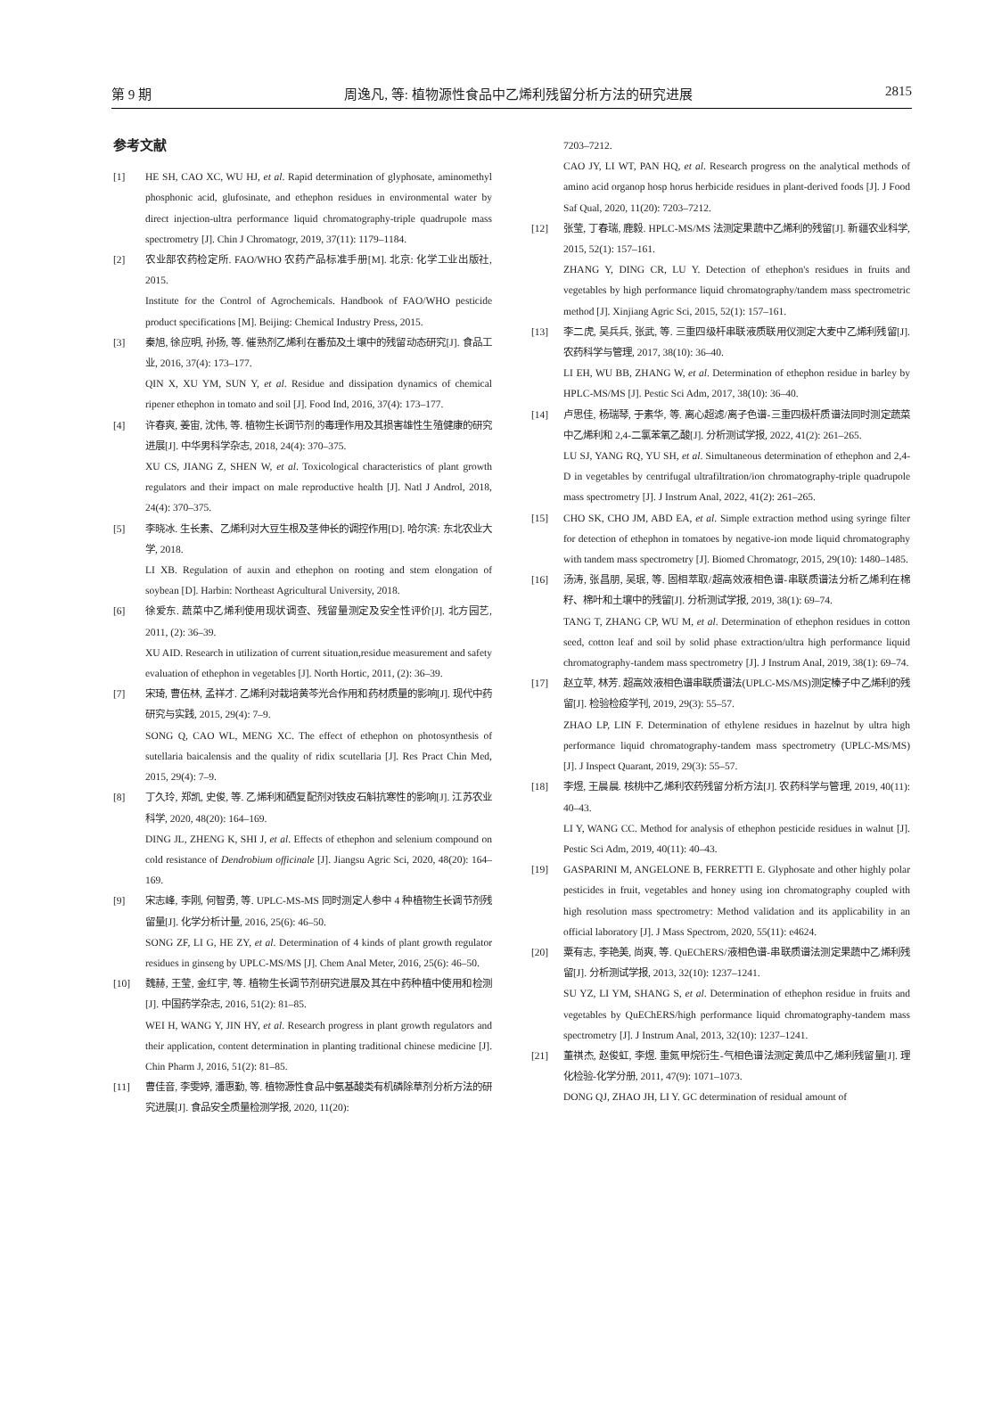第 9 期 周逸凡, 等: 植物源性食品中乙烯利残留分析方法的研究进展 2815
参考文献
[1] HE SH, CAO XC, WU HJ, et al. Rapid determination of glyphosate, aminomethyl phosphonic acid, glufosinate, and ethephon residues in environmental water by direct injection-ultra performance liquid chromatography-triple quadrupole mass spectrometry [J]. Chin J Chromatogr, 2019, 37(11): 1179–1184.
[2] 农业部农药检定所. FAO/WHO 农药产品标准手册[M]. 北京: 化学工业出版社, 2015.
Institute for the Control of Agrochemicals. Handbook of FAO/WHO pesticide product specifications [M]. Beijing: Chemical Industry Press, 2015.
[3] 秦旭, 徐应明, 孙扬, 等. 催熟剂乙烯利在番茄及土壤中的残留动态研究[J]. 食品工业, 2016, 37(4): 173–177.
QIN X, XU YM, SUN Y, et al. Residue and dissipation dynamics of chemical ripener ethephon in tomato and soil [J]. Food Ind, 2016, 37(4): 173–177.
[4] 许春爽, 姜宙, 沈伟, 等. 植物生长调节剂的毒理作用及其损害雄性生殖健康的研究进展[J]. 中华男科学杂志, 2018, 24(4): 370–375.
XU CS, JIANG Z, SHEN W, et al. Toxicological characteristics of plant growth regulators and their impact on male reproductive health [J]. Natl J Androl, 2018, 24(4): 370–375.
[5] 李晓冰. 生长素、乙烯利对大豆生根及茎伸长的调控作用[D]. 哈尔滨: 东北农业大学, 2018.
LI XB. Regulation of auxin and ethephon on rooting and stem elongation of soybean [D]. Harbin: Northeast Agricultural University, 2018.
[6] 徐爱东. 蔬菜中乙烯利使用现状调查、残留量测定及安全性评价[J]. 北方园艺, 2011, (2): 36–39.
XU AID. Research in utilization of current situation,residue measurement and safety evaluation of ethephon in vegetables [J]. North Hortic, 2011, (2): 36–39.
[7] 宋琦, 曹伍林, 孟祥才. 乙烯利对栽培黄芩光合作用和药材质量的影响[J]. 现代中药研究与实践, 2015, 29(4): 7–9.
SONG Q, CAO WL, MENG XC. The effect of ethephon on photosynthesis of sutellaria baicalensis and the quality of ridix scutellaria [J]. Res Pract Chin Med, 2015, 29(4): 7–9.
[8] 丁久玲, 郑凯, 史俊, 等. 乙烯利和硒复配剂对铁皮石斛抗寒性的影响[J]. 江苏农业科学, 2020, 48(20): 164–169.
DING JL, ZHENG K, SHI J, et al. Effects of ethephon and selenium compound on cold resistance of Dendrobium officinale [J]. Jiangsu Agric Sci, 2020, 48(20): 164–169.
[9] 宋志峰, 李刚, 何智勇, 等. UPLC-MS-MS 同时测定人参中 4 种植物生长调节剂残留量[J]. 化学分析计量, 2016, 25(6): 46–50.
SONG ZF, LI G, HE ZY, et al. Determination of 4 kinds of plant growth regulator residues in ginseng by UPLC-MS/MS [J]. Chem Anal Meter, 2016, 25(6): 46–50.
[10] 魏赫, 王莹, 金红宇, 等. 植物生长调节剂研究进展及其在中药种植中使用和检测[J]. 中国药学杂志, 2016, 51(2): 81–85.
WEI H, WANG Y, JIN HY, et al. Research progress in plant growth regulators and their application, content determination in planting traditional chinese medicine [J]. Chin Pharm J, 2016, 51(2): 81–85.
[11] 曹佳音, 李雯婷, 潘惠勤, 等. 植物源性食品中氨基酸类有机磷除草剂分析方法的研究进展[J]. 食品安全质量检测学报, 2020, 11(20):
7203–7212.
CAO JY, LI WT, PAN HQ, et al. Research progress on the analytical methods of amino acid organop hosp horus herbicide residues in plant-derived foods [J]. J Food Saf Qual, 2020, 11(20): 7203–7212.
[12] 张莹, 丁春瑞, 鹿毅. HPLC-MS/MS 法测定果蔬中乙烯利的残留[J]. 新疆农业科学, 2015, 52(1): 157–161.
ZHANG Y, DING CR, LU Y. Detection of ethephon's residues in fruits and vegetables by high performance liquid chromatography/tandem mass spectrometric method [J]. Xinjiang Agric Sci, 2015, 52(1): 157–161.
[13] 李二虎, 吴兵兵, 张武, 等. 三重四级杆串联液质联用仪测定大麦中乙烯利残留[J]. 农药科学与管理, 2017, 38(10): 36–40.
LI EH, WU BB, ZHANG W, et al. Determination of ethephon residue in barley by HPLC-MS/MS [J]. Pestic Sci Adm, 2017, 38(10): 36–40.
[14] 卢思佳, 杨瑞琴, 于素华, 等. 离心超滤/离子色谱-三重四极杆质谱法同时测定蔬菜中乙烯利和 2,4-二氯苯氧乙酸[J]. 分析测试学报, 2022, 41(2): 261–265.
LU SJ, YANG RQ, YU SH, et al. Simultaneous determination of ethephon and 2,4-D in vegetables by centrifugal ultrafiltration/ion chromatography-triple quadrupole mass spectrometry [J]. J Instrum Anal, 2022, 41(2): 261–265.
[15] CHO SK, CHO JM, ABD EA, et al. Simple extraction method using syringe filter for detection of ethephon in tomatoes by negative-ion mode liquid chromatography with tandem mass spectrometry [J]. Biomed Chromatogr, 2015, 29(10): 1480–1485.
[16] 汤涛, 张昌朋, 吴珉, 等. 固相萃取/超高效液相色谱-串联质谱法分析乙烯利在棉籽、棉叶和土壤中的残留[J]. 分析测试学报, 2019, 38(1): 69–74.
TANG T, ZHANG CP, WU M, et al. Determination of ethephon residues in cotton seed, cotton leaf and soil by solid phase extraction/ultra high performance liquid chromatography-tandem mass spectrometry [J]. J Instrum Anal, 2019, 38(1): 69–74.
[17] 赵立苹, 林芳. 超高效液相色谱串联质谱法(UPLC-MS/MS)测定榛子中乙烯利的残留[J]. 检验检疫学刊, 2019, 29(3): 55–57.
ZHAO LP, LIN F. Determination of ethylene residues in hazelnut by ultra high performance liquid chromatography-tandem mass spectrometry (UPLC-MS/MS) [J]. J Inspect Quarant, 2019, 29(3): 55–57.
[18] 李煜, 王晨晨. 核桃中乙烯利农药残留分析方法[J]. 农药科学与管理, 2019, 40(11): 40–43.
LI Y, WANG CC. Method for analysis of ethephon pesticide residues in walnut [J]. Pestic Sci Adm, 2019, 40(11): 40–43.
[19] GASPARINI M, ANGELONE B, FERRETTI E. Glyphosate and other highly polar pesticides in fruit, vegetables and honey using ion chromatography coupled with high resolution mass spectrometry: Method validation and its applicability in an official laboratory [J]. J Mass Spectrom, 2020, 55(11): e4624.
[20] 粟有志, 李艳美, 尚爽, 等. QuEChERS/液相色谱-串联质谱法测定果蔬中乙烯利残留[J]. 分析测试学报, 2013, 32(10): 1237–1241.
SU YZ, LI YM, SHANG S, et al. Determination of ethephon residue in fruits and vegetables by QuEChERS/high performance liquid chromatography-tandem mass spectrometry [J]. J Instrum Anal, 2013, 32(10): 1237–1241.
[21] 董祺杰, 赵俊虹, 李煜. 重氮甲烷衍生-气相色谱法测定黄瓜中乙烯利残留量[J]. 理化检验-化学分册, 2011, 47(9): 1071–1073.
DONG QJ, ZHAO JH, LI Y. GC determination of residual amount of